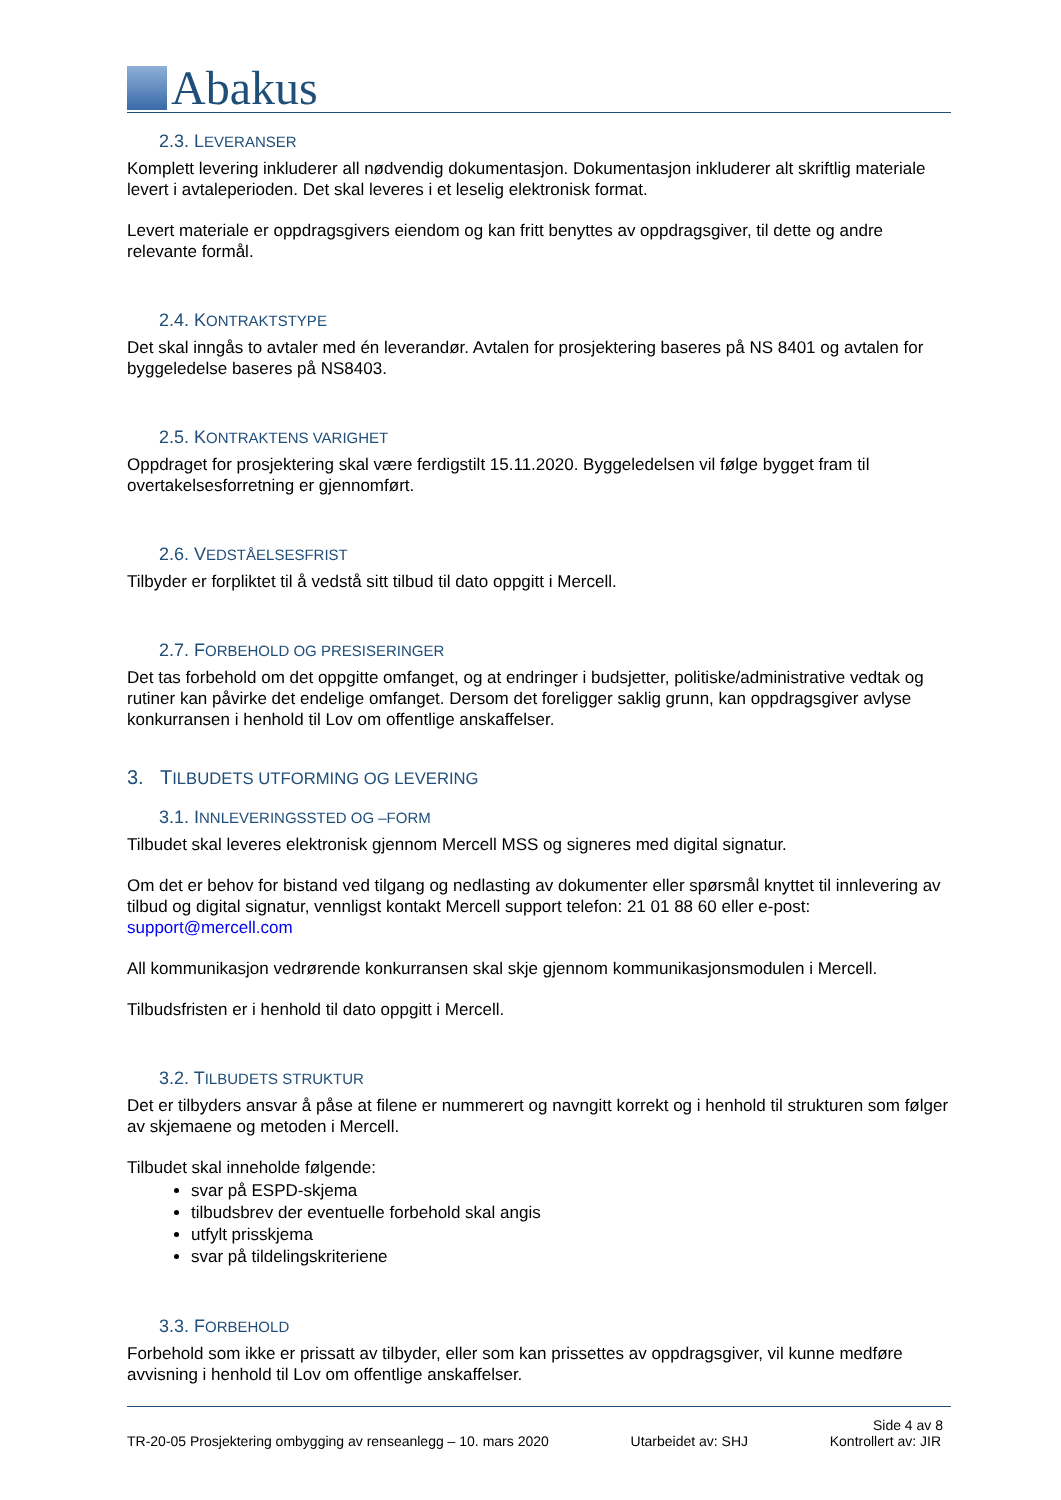Abakus
2.3. LEVERANSER
Komplett levering inkluderer all nødvendig dokumentasjon. Dokumentasjon inkluderer alt skriftlig materiale levert i avtaleperioden. Det skal leveres i et leselig elektronisk format.
Levert materiale er oppdragsgivers eiendom og kan fritt benyttes av oppdragsgiver, til dette og andre relevante formål.
2.4. KONTRAKTSTYPE
Det skal inngås to avtaler med én leverandør. Avtalen for prosjektering baseres på NS 8401 og avtalen for byggeledelse baseres på NS8403.
2.5. KONTRAKTENS VARIGHET
Oppdraget for prosjektering skal være ferdigstilt 15.11.2020. Byggeledelsen vil følge bygget fram til overtakelsesforretning er gjennomført.
2.6. VEDSTÅELSESFRIST
Tilbyder er forpliktet til å vedstå sitt tilbud til dato oppgitt i Mercell.
2.7. FORBEHOLD OG PRESISERINGER
Det tas forbehold om det oppgitte omfanget, og at endringer i budsjetter, politiske/administrative vedtak og rutiner kan påvirke det endelige omfanget. Dersom det foreligger saklig grunn, kan oppdragsgiver avlyse konkurransen i henhold til Lov om offentlige anskaffelser.
3. TILBUDETS UTFORMING OG LEVERING
3.1. INNLEVERINGSSTED OG –FORM
Tilbudet skal leveres elektronisk gjennom Mercell MSS og signeres med digital signatur.
Om det er behov for bistand ved tilgang og nedlasting av dokumenter eller spørsmål knyttet til innlevering av tilbud og digital signatur, vennligst kontakt Mercell support telefon: 21 01 88 60 eller e-post: support@mercell.com
All kommunikasjon vedrørende konkurransen skal skje gjennom kommunikasjonsmodulen i Mercell.
Tilbudsfristen er i henhold til dato oppgitt i Mercell.
3.2. TILBUDETS STRUKTUR
Det er tilbyders ansvar å påse at filene er nummerert og navngitt korrekt og i henhold til strukturen som følger av skjemaene og metoden i Mercell.
Tilbudet skal inneholde følgende:
svar på ESPD-skjema
tilbudsbrev der eventuelle forbehold skal angis
utfylt prisskjema
svar på tildelingskriteriene
3.3. FORBEHOLD
Forbehold som ikke er prissatt av tilbyder, eller som kan prissettes av oppdragsgiver, vil kunne medføre avvisning i henhold til Lov om offentlige anskaffelser.
Side 4 av 8
TR-20-05 Prosjektering ombygging av renseanlegg – 10. mars 2020 Utarbeidet av: SHJ Kontrollert av: JIR